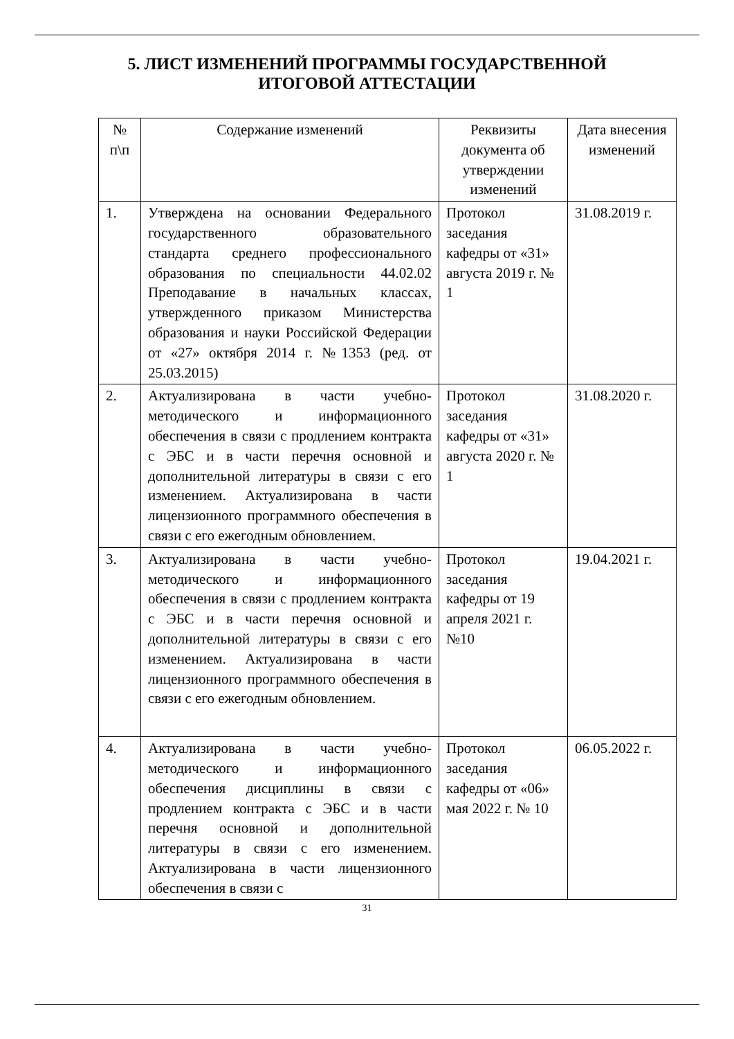5. ЛИСТ ИЗМЕНЕНИЙ ПРОГРАММЫ ГОСУДАРСТВЕННОЙ
ИТОГОВОЙ АТТЕСТАЦИИ
| № п\п | Содержание изменений | Реквизиты документа об утверждении изменений | Дата внесения изменений |
| 1. | Утверждена на основании Федерального государственного образовательного стандарта среднего профессионального образования по специальности 44.02.02 Преподавание в начальных классах, утвержденного приказом Министерства образования и науки Российской Федерации от «27» октября 2014 г. №1353 (ред. от 25.03.2015) | Протокол заседания кафедры от «31» августа 2019 г. № 1 | 31.08.2019 г. |
| 2. | Актуализирована в части учебно-методического и информационного обеспечения в связи с продлением контракта с ЭБС и в части перечня основной и дополнительной литературы в связи с его изменением. Актуализирована в части лицензионного программного обеспечения в связи с его ежегодным обновлением. | Протокол заседания кафедры от «31» августа 2020 г. № 1 | 31.08.2020 г. |
| 3. | Актуализирована в части учебно-методического и информационного обеспечения в связи с продлением контракта с ЭБС и в части перечня основной и дополнительной литературы в связи с его изменением. Актуализирована в части лицензионного программного обеспечения в связи с его ежегодным обновлением. | Протокол заседания кафедры от 19 апреля 2021 г. №10 | 19.04.2021 г. |
| 4. | Актуализирована в части учебно-методического и информационного обеспечения дисциплины в связи с продлением контракта с ЭБС и в части перечня основной и дополнительной литературы в связи с его изменением. Актуализирована в части лицензионного обеспечения в связи с | Протокол заседания кафедры от «06» мая 2022 г. № 10 | 06.05.2022 г. |
31